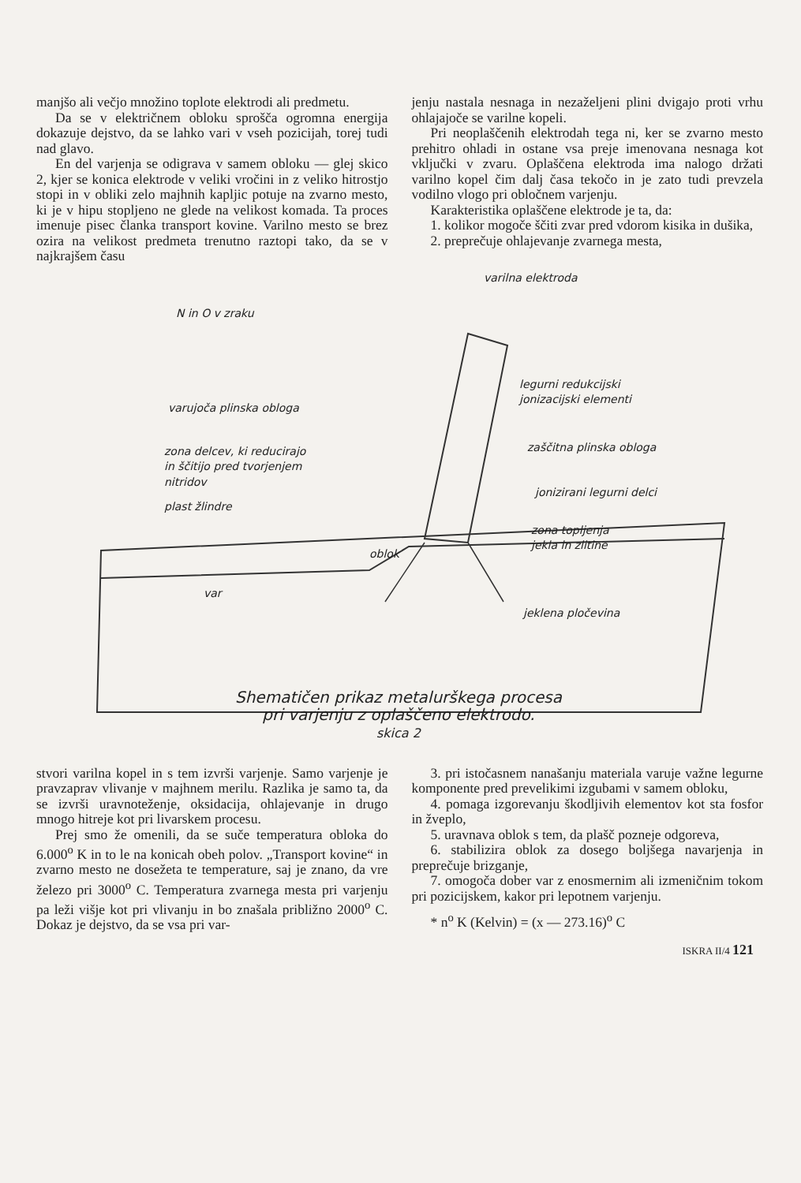manjšo ali večjo množino toplote elektrodi ali predmetu.
Da se v električnem obloku sprošča ogromna energija dokazuje dejstvo, da se lahko vari v vseh pozicijah, torej tudi nad glavo.
En del varjenja se odigrava v samem obloku — glej skico 2, kjer se konica elektrode v veliki vročini in z veliko hitrostjo stopi in v obliki zelo majhnih kapljic potuje na zvarno mesto, ki je v hipu stopljeno ne glede na velikost komada. Ta proces imenuje pisec članka transport kovine. Varilno mesto se brez ozira na velikost predmeta trenutno raztopi tako, da se v najkrajšem času
jenju nastala nesnaga in nezaželjeni plini dvigajo proti vrhu ohlajajoče se varilne kopeli.
Pri neoplaščenih elektrodah tega ni, ker se zvarno mesto prehitro ohladi in ostane vsa preje imenovana nesnaga kot vključki v zvaru. Oplaščena elektroda ima nalogo držati varilno kopel čim dalj časa tekočo in je zato tudi prevzela vodilno vlogo pri obločnem varjenju.
Karakteristika oplaščene elektrode je ta, da:
1. kolikor mogoče ščiti zvar pred vdorom kisika in dušika,
2. preprečuje ohlajevanje zvarnega mesta,
varilna elektroda
N in O v zraku
legurni redukcijski
jonizacijski elementi
varujoča plinska obloga
zaščitna plinska obloga
zona delcev, ki reducirajo
in ščitijo pred tvorjenjem
nitridov
jonizirani legurni delci
plast žlindre
zona topljenja
jekla in zlitine
oblok
var
jeklena pločevina
Shematičen prikaz metalurškega procesa
pri varjenju z oplaščeno elektrodo.
skica 2
stvori varilna kopel in s tem izvrši varjenje. Samo varjenje je pravzaprav vlivanje v majhnem merilu. Razlika je samo ta, da se izvrši uravnoteženje, oksidacija, ohlajevanje in drugo mnogo hitreje kot pri livarskem procesu.
Prej smo že omenili, da se suče temperatura obloka do 6.000<sup>o</sup> K in to le na konicah obeh polov. „Transport kovine“ in zvarno mesto ne dosežeta te temperature, saj je znano, da vre železo pri 3000<sup>o</sup> C. Temperatura zvarnega mesta pri varjenju pa leži višje kot pri vlivanju in bo znašala približno 2000<sup>o</sup> C. Dokaz je dejstvo, da se vsa pri var-
3. pri istočasnem nanašanju materiala varuje važne legurne komponente pred prevelikimi izgubami v samem obloku,
4. pomaga izgorevanju škodljivih elementov kot sta fosfor in žveplo,
5. uravnava oblok s tem, da plašč pozneje odgoreva,
6. stabilizira oblok za dosego boljšega navarjenja in preprečuje brizganje,
7. omogoča dober var z enosmernim ali izmeničnim tokom pri pozicijskem, kakor pri lepotnem varjenju.
* n<sup>o</sup> K (Kelvin) = (x — 273.16)<sup>o</sup> C
ISKRA II/4 121